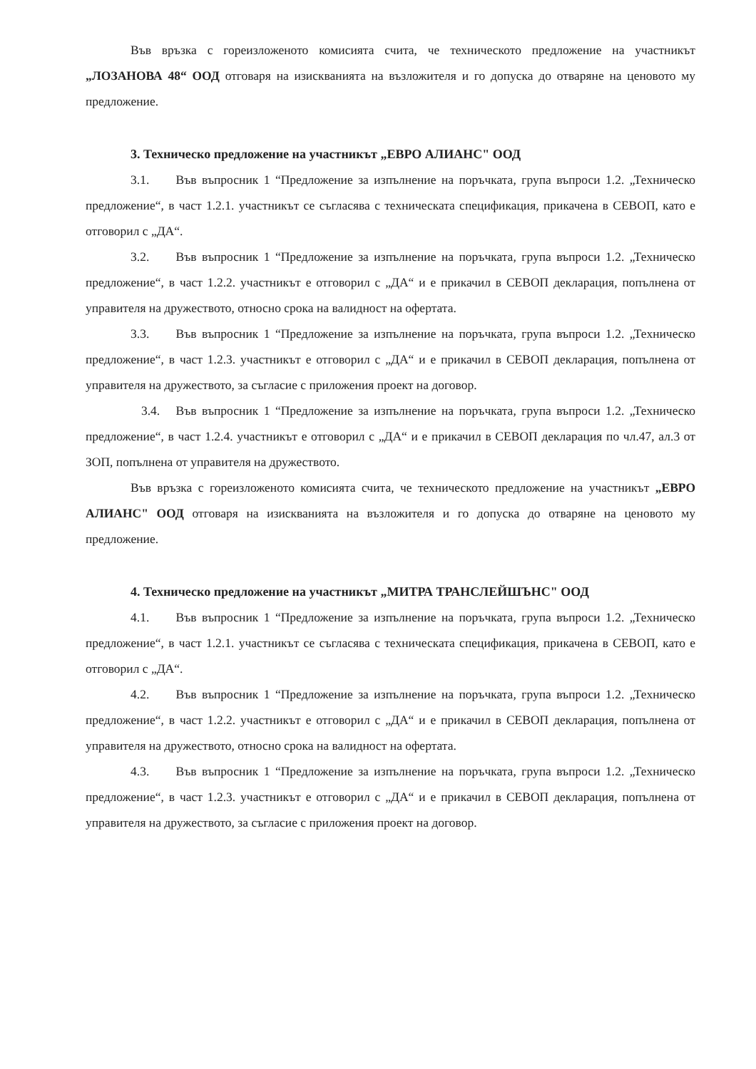Във връзка с гореизложеното комисията счита, че техническото предложение на участникът „ЛОЗАНОВА 48“ ООД отговаря на изискванията на възложителя и го допуска до отваряне на ценовото му предложение.
3. Техническо предложение на участникът „ЕВРО АЛИАНС" ООД
3.1. Във въпросник 1 “Предложение за изпълнение на поръчката, група въпроси 1.2. „Техническо предложение“, в част 1.2.1. участникът се съгласява с техническата спецификация, прикачена в СЕВОП, като е отговорил с „ДА“.
3.2. Във въпросник 1 “Предложение за изпълнение на поръчката, група въпроси 1.2. „Техническо предложение“, в част 1.2.2. участникът е отговорил с „ДА“ и е прикачил в СЕВОП декларация, попълнена от управителя на дружеството, относно срока на валидност на офертата.
3.3. Във въпросник 1 “Предложение за изпълнение на поръчката, група въпроси 1.2. „Техническо предложение“, в част 1.2.3. участникът е отговорил с „ДА“ и е прикачил в СЕВОП декларация, попълнена от управителя на дружеството, за съгласие с приложения проект на договор.
3.4. Във въпросник 1 “Предложение за изпълнение на поръчката, група въпроси 1.2. „Техническо предложение“, в част 1.2.4. участникът е отговорил с „ДА“ и е прикачил в СЕВОП декларация по чл.47, ал.3 от ЗОП, попълнена от управителя на дружеството.
Във връзка с гореизложеното комисията счита, че техническото предложение на участникът „ЕВРО АЛИАНС" ООД отговаря на изискванията на възложителя и го допуска до отваряне на ценовото му предложение.
4. Техническо предложение на участникът „МИТРА ТРАНСЛЕЙШЪНС" ООД
4.1. Във въпросник 1 “Предложение за изпълнение на поръчката, група въпроси 1.2. „Техническо предложение“, в част 1.2.1. участникът се съгласява с техническата спецификация, прикачена в СЕВОП, като е отговорил с „ДА“.
4.2. Във въпросник 1 “Предложение за изпълнение на поръчката, група въпроси 1.2. „Техническо предложение“, в част 1.2.2. участникът е отговорил с „ДА“ и е прикачил в СЕВОП декларация, попълнена от управителя на дружеството, относно срока на валидност на офертата.
4.3. Във въпросник 1 “Предложение за изпълнение на поръчката, група въпроси 1.2. „Техническо предложение“, в част 1.2.3. участникът е отговорил с „ДА“ и е прикачил в СЕВОП декларация, попълнена от управителя на дружеството, за съгласие с приложения проект на договор.